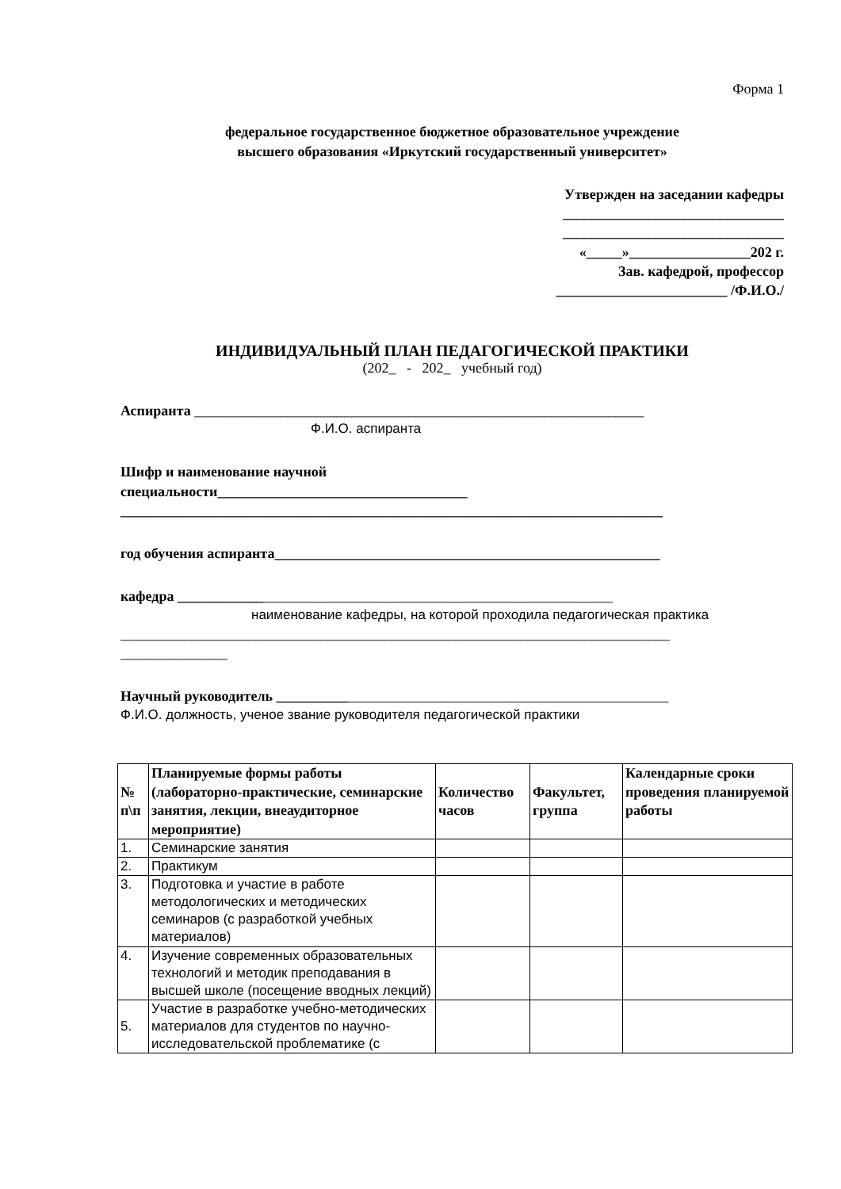Форма 1
федеральное государственное бюджетное образовательное учреждение
высшего образования «Иркутский государственный университет»
Утвержден на заседании кафедры
_______________________________
_______________________________
«_____»_________________202 г.
Зав. кафедрой, профессор
________________________ /Ф.И.О./
ИНДИВИДУАЛЬНЫЙ ПЛАН ПЕДАГОГИЧЕСКОЙ ПРАКТИКИ
(202_ - 202_ учебный год)
Аспиранта _______________________________________________________________
Ф.И.О. аспиранта
Шифр и наименование научной
специальности___________________________________
____________________________________________________________________________
год обучения аспиранта______________________________________________________
кафедра _____________________________________________________________
наименование кафедры, на которой проходила педагогическая практика
_____________________________________________________________________________
_______________
Научный руководитель _______________________________________________________
Ф.И.О. должность, ученое звание руководителя педагогической практики
| № п\п | Планируемые формы работы (лабораторно-практические, семинарские занятия, лекции, внеаудиторное мероприятие) | Количество часов | Факультет, группа | Календарные сроки проведения планируемой работы |
| --- | --- | --- | --- | --- |
| 1. | Семинарские занятия | | | |
| 2. | Практикум | | | |
| 3. | Подготовка и участие в работе методологических и методических семинаров (с разработкой учебных материалов) | | | |
| 4. | Изучение современных образовательных технологий и методик преподавания в высшей школе (посещение вводных лекций) | | | |
| 5. | Участие в разработке учебно-методических материалов для студентов по научно-исследовательской проблематике (с | | | |